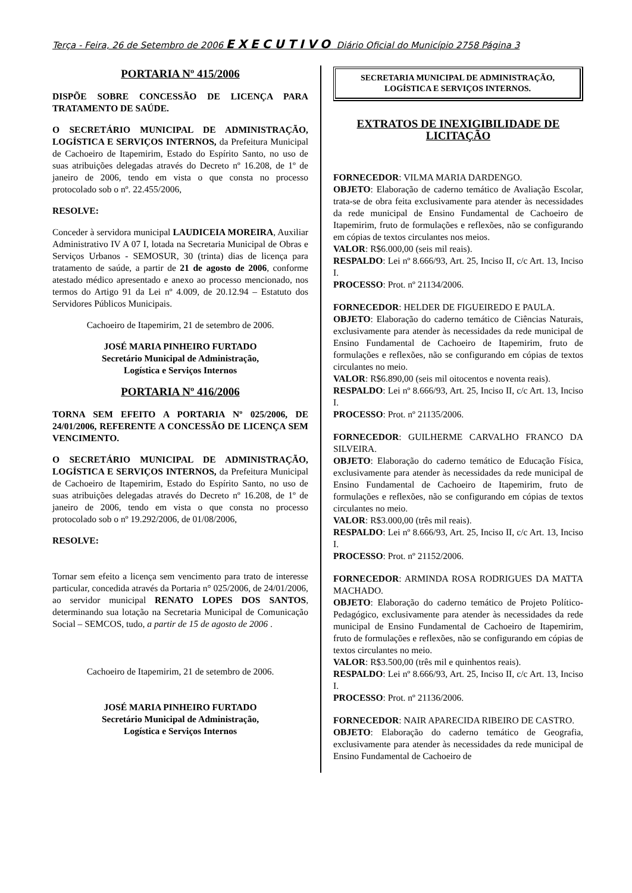Terça - Feira, 26 de Setembro de 2006 EXECUTIVO Diário Oficial do Município 2758 Página 3
PORTARIA Nº 415/2006
DISPÕE SOBRE CONCESSÃO DE LICENÇA PARA TRATAMENTO DE SAÚDE.
O SECRETÁRIO MUNICIPAL DE ADMINISTRAÇÃO, LOGÍSTICA E SERVIÇOS INTERNOS, da Prefeitura Municipal de Cachoeiro de Itapemirim, Estado do Espírito Santo, no uso de suas atribuições delegadas através do Decreto nº 16.208, de 1º de janeiro de 2006, tendo em vista o que consta no processo protocolado sob o nº. 22.455/2006,
RESOLVE:
Conceder à servidora municipal LAUDICEIA MOREIRA, Auxiliar Administrativo IV A 07 I, lotada na Secretaria Municipal de Obras e Serviços Urbanos - SEMOSUR, 30 (trinta) dias de licença para tratamento de saúde, a partir de 21 de agosto de 2006, conforme atestado médico apresentado e anexo ao processo mencionado, nos termos do Artigo 91 da Lei nº 4.009, de 20.12.94 – Estatuto dos Servidores Públicos Municipais.
Cachoeiro de Itapemirim, 21 de setembro de 2006.
JOSÉ MARIA PINHEIRO FURTADO
Secretário Municipal de Administração,
Logística e Serviços Internos
PORTARIA Nº 416/2006
TORNA SEM EFEITO A PORTARIA Nº 025/2006, DE 24/01/2006, REFERENTE A CONCESSÃO DE LICENÇA SEM VENCIMENTO.
O SECRETÁRIO MUNICIPAL DE ADMINISTRAÇÃO, LOGÍSTICA E SERVIÇOS INTERNOS, da Prefeitura Municipal de Cachoeiro de Itapemirim, Estado do Espírito Santo, no uso de suas atribuições delegadas através do Decreto nº 16.208, de 1º de janeiro de 2006, tendo em vista o que consta no processo protocolado sob o nº 19.292/2006, de 01/08/2006,
RESOLVE:
Tornar sem efeito a licença sem vencimento para trato de interesse particular, concedida através da Portaria n° 025/2006, de 24/01/2006, ao servidor municipal RENATO LOPES DOS SANTOS, determinando sua lotação na Secretaria Municipal de Comunicação Social – SEMCOS, tudo, a partir de 15 de agosto de 2006 .
Cachoeiro de Itapemirim, 21 de setembro de 2006.
JOSÉ MARIA PINHEIRO FURTADO
Secretário Municipal de Administração,
Logística e Serviços Internos
SECRETARIA MUNICIPAL DE ADMINISTRAÇÃO,
LOGÍSTICA E SERVIÇOS INTERNOS.
EXTRATOS DE INEXIGIBILIDADE DE LICITAÇÃO
FORNECEDOR: VILMA MARIA DARDENGO.
OBJETO: Elaboração de caderno temático de Avaliação Escolar, trata-se de obra feita exclusivamente para atender às necessidades da rede municipal de Ensino Fundamental de Cachoeiro de Itapemirim, fruto de formulações e reflexões, não se configurando em cópias de textos circulantes nos meios.
VALOR: R$6.000,00 (seis mil reais).
RESPALDO: Lei nº 8.666/93, Art. 25, Inciso II, c/c Art. 13, Inciso I.
PROCESSO: Prot. nº 21134/2006.
FORNECEDOR: HELDER DE FIGUEIREDO E PAULA.
OBJETO: Elaboração do caderno temático de Ciências Naturais, exclusivamente para atender às necessidades da rede municipal de Ensino Fundamental de Cachoeiro de Itapemirim, fruto de formulações e reflexões, não se configurando em cópias de textos circulantes no meio.
VALOR: R$6.890,00 (seis mil oitocentos e noventa reais).
RESPALDO: Lei nº 8.666/93, Art. 25, Inciso II, c/c Art. 13, Inciso I.
PROCESSO: Prot. nº 21135/2006.
FORNECEDOR: GUILHERME CARVALHO FRANCO DA SILVEIRA.
OBJETO: Elaboração do caderno temático de Educação Física, exclusivamente para atender às necessidades da rede municipal de Ensino Fundamental de Cachoeiro de Itapemirim, fruto de formulações e reflexões, não se configurando em cópias de textos circulantes no meio.
VALOR: R$3.000,00 (três mil reais).
RESPALDO: Lei nº 8.666/93, Art. 25, Inciso II, c/c Art. 13, Inciso I.
PROCESSO: Prot. nº 21152/2006.
FORNECEDOR: ARMINDA ROSA RODRIGUES DA MATTA MACHADO.
OBJETO: Elaboração do caderno temático de Projeto Político-Pedagógico, exclusivamente para atender às necessidades da rede municipal de Ensino Fundamental de Cachoeiro de Itapemirim, fruto de formulações e reflexões, não se configurando em cópias de textos circulantes no meio.
VALOR: R$3.500,00 (três mil e quinhentos reais).
RESPALDO: Lei nº 8.666/93, Art. 25, Inciso II, c/c Art. 13, Inciso I.
PROCESSO: Prot. nº 21136/2006.
FORNECEDOR: NAIR APARECIDA RIBEIRO DE CASTRO.
OBJETO: Elaboração do caderno temático de Geografia, exclusivamente para atender às necessidades da rede municipal de Ensino Fundamental de Cachoeiro de